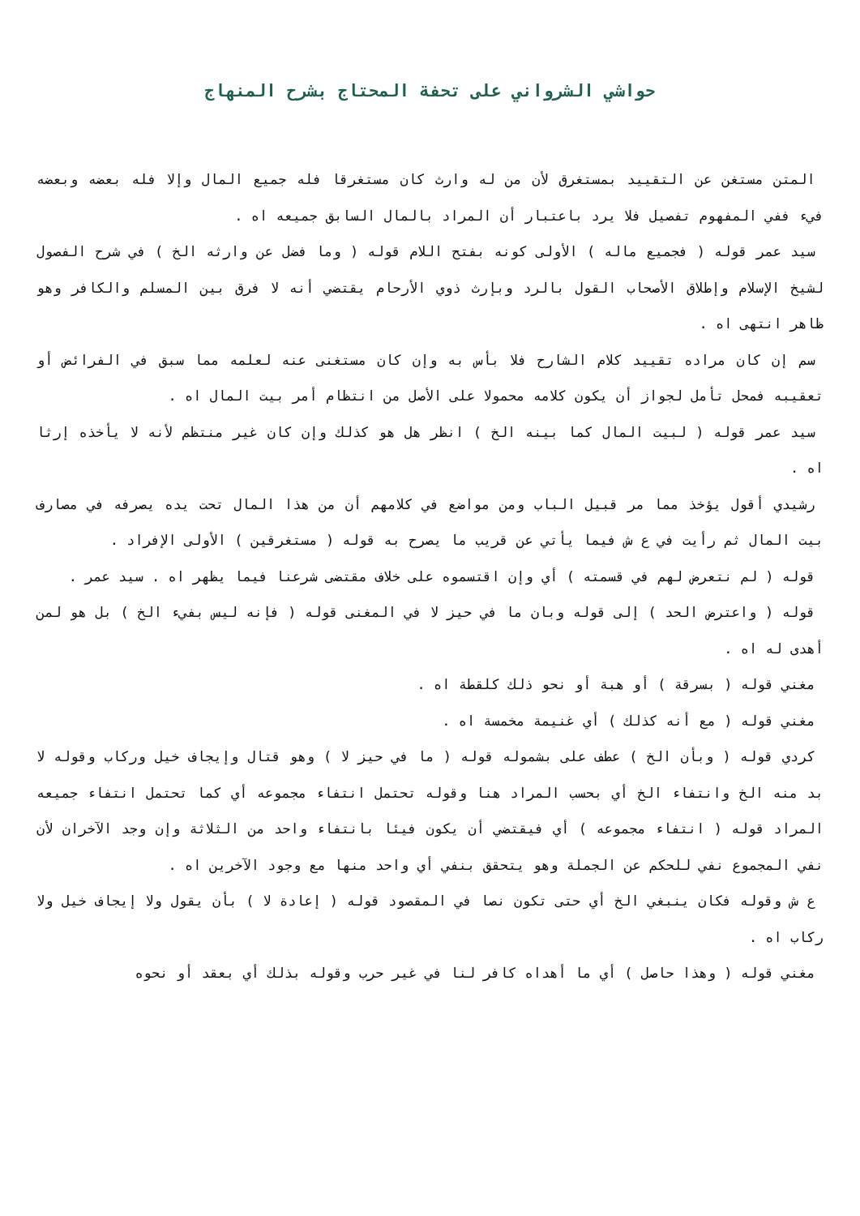حواشي الشرواني على تحفة المحتاج بشرح المنهاج
المتن مستغن عن التقييد بمستغرق لأن من له وارث كان مستغرقا فله جميع المال وإلا فله بعضه وبعضه فيء ففي المفهوم تفصيل فلا يرد باعتبار أن المراد بالمال السابق جميعه اه .
سيد عمر قوله ( فجميع ماله ) الأولى كونه بفتح اللام قوله ( وما فضل عن وارثه الخ ) في شرح الفصول لشيخ الإسلام وإطلاق الأصحاب القول بالرد وبإرث ذوي الأرحام يقتضي أنه لا فرق بين المسلم والكافر وهو ظاهر انتهى اه .
سم إن كان مراده تقييد كلام الشارح فلا بأس به وإن كان مستغنى عنه لعلمه مما سبق في الفرائض أو تعقيبه فمحل تأمل لجواز أن يكون كلامه محمولا على الأصل من انتظام أمر بيت المال اه .
سيد عمر قوله ( لبيت المال كما بينه الخ ) انظر هل هو كذلك وإن كان غير منتظم لأنه لا يأخذه إرثا اه .
رشيدي أقول يؤخذ مما مر قبيل الباب ومن مواضع في كلامهم أن من هذا المال تحت يده يصرفه في مصارف بيت المال ثم رأيت في ع ش فيما يأتي عن قريب ما يصرح به قوله ( مستغرقين ) الأولى الإفراد .
قوله ( لم نتعرض لهم في قسمته ) أي وإن اقتسموه على خلاف مقتضى شرعنا فيما يظهر اه . سيد عمر .
قوله ( واعترض الحد ) إلى قوله وبان ما في حيز لا في المغنى قوله ( فإنه ليس بفيء الخ ) بل هو لمن أهدى له اه .
مغني قوله ( بسرقة ) أو هبة أو نحو ذلك كلقطة اه .
مغني قوله ( مع أنه كذلك ) أي غنيمة مخمسة اه .
كردي قوله ( وبأن الخ ) عطف على بشموله قوله ( ما في حيز لا ) وهو قتال وإيجاف خيل وركاب وقوله لا بد منه الخ وانتفاء الخ أي بحسب المراد هنا وقوله تحتمل انتفاء مجموعه أي كما تحتمل انتفاء جميعه المراد قوله ( انتفاء مجموعه ) أي فيقتضي أن يكون فيئا بانتفاء واحد من الثلاثة وإن وجد الآخران لأن نفي المجموع نفي للحكم عن الجملة وهو يتحقق بنفي أي واحد منها مع وجود الآخرين اه .
ع ش وقوله فكان ينبغي الخ أي حتى تكون نصا في المقصود قوله ( إعادة لا ) بأن يقول ولا إيجاف خيل ولا ركاب اه .
مغني قوله ( وهذا حاصل ) أي ما أهداه كافر لنا في غير حرب وقوله بذلك أي بعقد أو نحوه